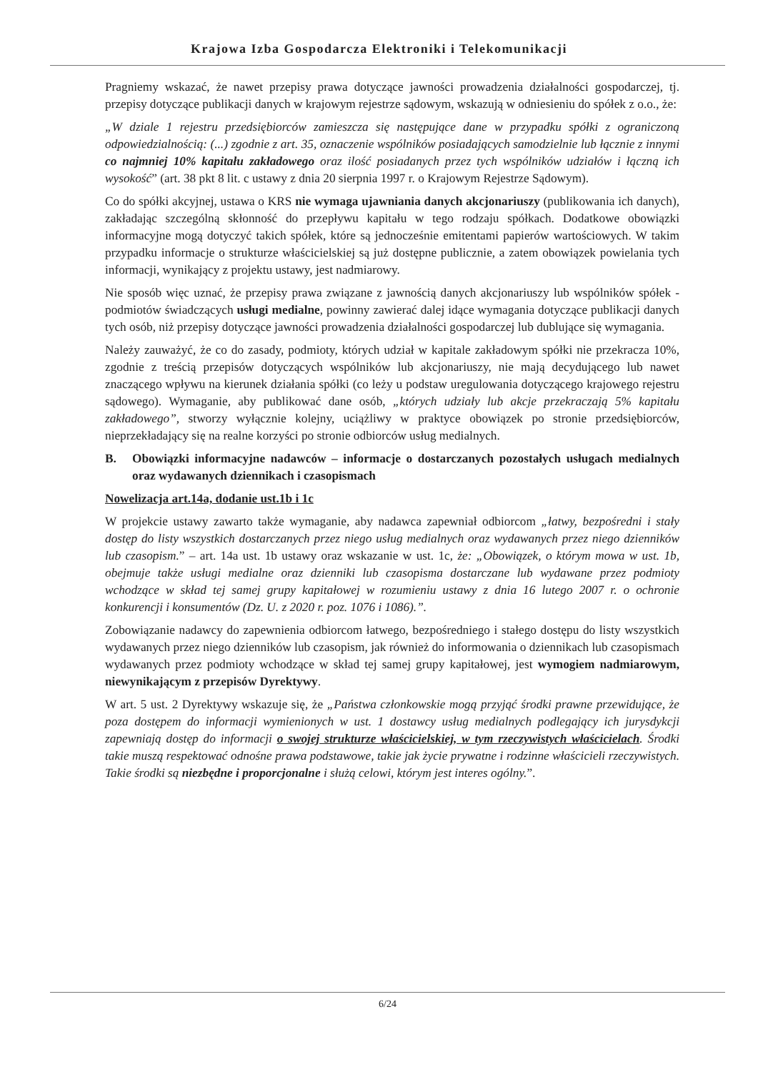Krajowa Izba Gospodarcza Elektroniki i Telekomunikacji
Pragniemy wskazać, że nawet przepisy prawa dotyczące jawności prowadzenia działalności gospodarczej, tj. przepisy dotyczące publikacji danych w krajowym rejestrze sądowym, wskazują w odniesieniu do spółek z o.o., że:
„W dziale 1 rejestru przedsiębiorców zamieszcza się następujące dane w przypadku spółki z ograniczoną odpowiedzialnością: (...) zgodnie z art. 35, oznaczenie wspólników posiadających samodzielnie lub łącznie z innymi co najmniej 10% kapitału zakładowego oraz ilość posiadanych przez tych wspólników udziałów i łączną ich wysokość” (art. 38 pkt 8 lit. c ustawy z dnia 20 sierpnia 1997 r. o Krajowym Rejestrze Sądowym).
Co do spółki akcyjnej, ustawa o KRS nie wymaga ujawniania danych akcjonariuszy (publikowania ich danych), zakładając szczególną skłonność do przepływu kapitału w tego rodzaju spółkach. Dodatkowe obowiązki informacyjne mogą dotyczyć takich spółek, które są jednocześnie emitentami papierów wartościowych. W takim przypadku informacje o strukturze właścicielskiej są już dostępne publicznie, a zatem obowiązek powielania tych informacji, wynikający z projektu ustawy, jest nadmiarowy.
Nie sposób więc uznać, że przepisy prawa związane z jawnością danych akcjonariuszy lub wspólników spółek - podmiotów świadczących usługi medialne, powinny zawierać dalej idące wymagania dotyczące publikacji danych tych osób, niż przepisy dotyczące jawności prowadzenia działalności gospodarczej lub dublujące się wymagania.
Należy zauważyć, że co do zasady, podmioty, których udział w kapitale zakładowym spółki nie przekracza 10%, zgodnie z treścią przepisów dotyczących wspólników lub akcjonariuszy, nie mają decydującego lub nawet znaczącego wpływu na kierunek działania spółki (co leży u podstaw uregulowania dotyczącego krajowego rejestru sądowego). Wymaganie, aby publikować dane osób, „których udziały lub akcje przekraczają 5% kapitału zakładowego”, stworzy wyłącznie kolejny, uciążliwy w praktyce obowiązek po stronie przedsiębiorców, nieprzekładający się na realne korzyści po stronie odbiorców usług medialnych.
B. Obowiązki informacyjne nadawców – informacje o dostarczanych pozostałych usługach medialnych oraz wydawanych dziennikach i czasopismach
Nowelizacja art.14a, dodanie ust.1b i 1c
W projekcie ustawy zawarto także wymaganie, aby nadawca zapewniał odbiorcom „łatwy, bezpośredni i stały dostęp do listy wszystkich dostarczanych przez niego usług medialnych oraz wydawanych przez niego dzienników lub czasopism.” – art. 14a ust. 1b ustawy oraz wskazanie w ust. 1c, że: „Obowiązek, o którym mowa w ust. 1b, obejmuje także usługi medialne oraz dzienniki lub czasopisma dostarczane lub wydawane przez podmioty wchodzące w skład tej samej grupy kapitałowej w rozumieniu ustawy z dnia 16 lutego 2007 r. o ochronie konkurencji i konsumentów (Dz. U. z 2020 r. poz. 1076 i 1086).”.
Zobowiązanie nadawcy do zapewnienia odbiorcom łatwego, bezpośredniego i stałego dostępu do listy wszystkich wydawanych przez niego dzienników lub czasopism, jak również do informowania o dziennikach lub czasopismach wydawanych przez podmioty wchodzące w skład tej samej grupy kapitałowej, jest wymogiem nadmiarowym, niewynikającym z przepisów Dyrektywy.
W art. 5 ust. 2 Dyrektywy wskazuje się, że „Państwa członkowskie mogą przyjąć środki prawne przewidujące, że poza dostępem do informacji wymienionych w ust. 1 dostawcy usług medialnych podlegający ich jurysdykcji zapewniają dostęp do informacji o swojej strukturze właścicielskiej, w tym rzeczywistych właścicielach. Środki takie muszą respektować odnośne prawa podstawowe, takie jak życie prywatne i rodzinne właścicieli rzeczywistych. Takie środki są niezbędne i proporcjonalne i służą celowi, którym jest interes ogólny.”.
6/24